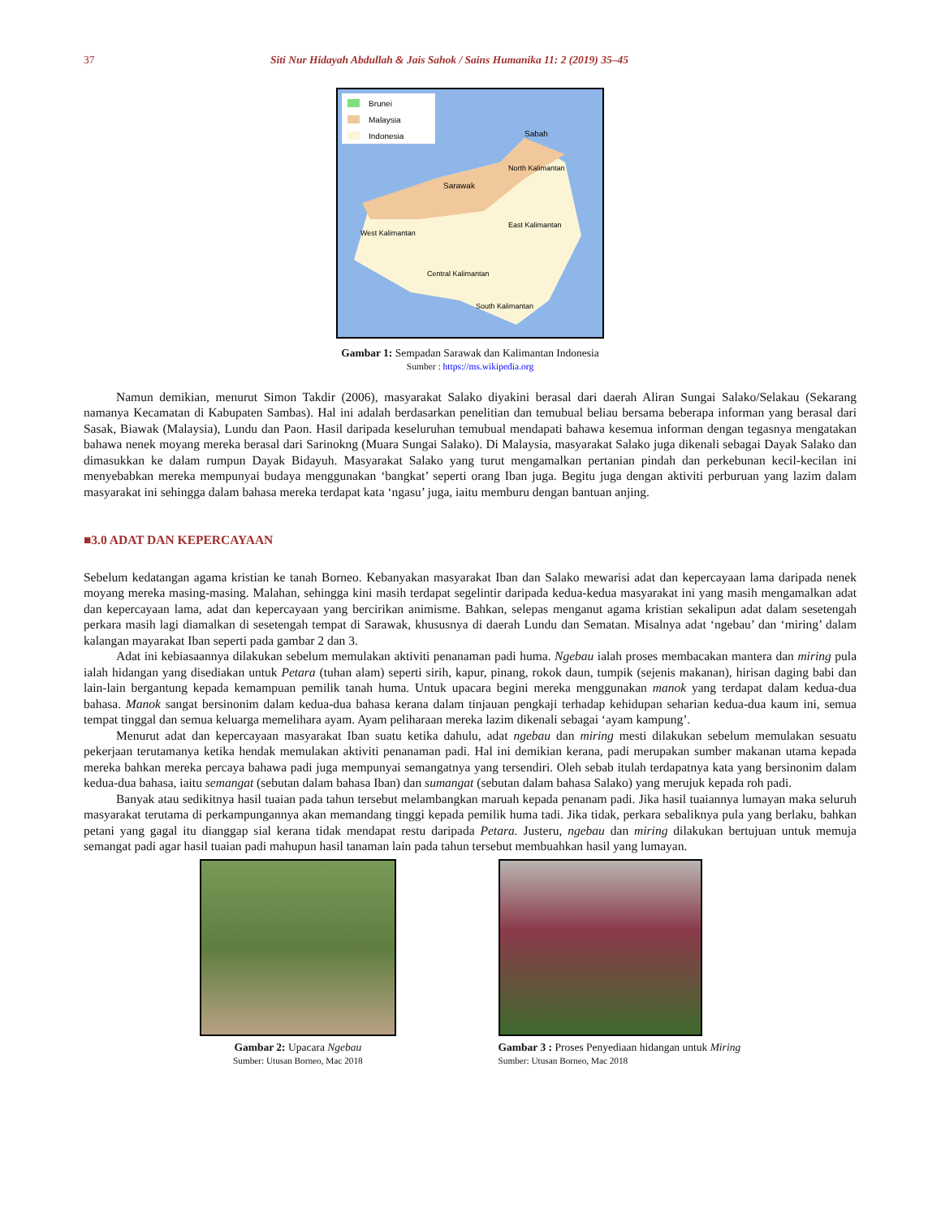37 Siti Nur Hidayah Abdullah & Jais Sahok / Sains Humanika 11: 2 (2019) 35–45
Brunei
Malaysia
Indonesia
Sabah
Sarawak
North Kalimantan
West Kalimantan
East Kalimantan
Central Kalimantan
South Kalimantan
Gambar 1: Sempadan Sarawak dan Kalimantan Indonesia
Sumber : https://ms.wikipedia.org
Namun demikian, menurut Simon Takdir (2006), masyarakat Salako diyakini berasal dari daerah Aliran Sungai Salako/Selakau (Sekarang namanya Kecamatan di Kabupaten Sambas). Hal ini adalah berdasarkan penelitian dan temubual beliau bersama beberapa informan yang berasal dari Sasak, Biawak (Malaysia), Lundu dan Paon. Hasil daripada keseluruhan temubual mendapati bahawa kesemua informan dengan tegasnya mengatakan bahawa nenek moyang mereka berasal dari Sarinokng (Muara Sungai Salako). Di Malaysia, masyarakat Salako juga dikenali sebagai Dayak Salako dan dimasukkan ke dalam rumpun Dayak Bidayuh. Masyarakat Salako yang turut mengamalkan pertanian pindah dan perkebunan kecil-kecilan ini menyebabkan mereka mempunyai budaya menggunakan ‘bangkat’ seperti orang Iban juga. Begitu juga dengan aktiviti perburuan yang lazim dalam masyarakat ini sehingga dalam bahasa mereka terdapat kata ‘ngasu’ juga, iaitu memburu dengan bantuan anjing.
■3.0 ADAT DAN KEPERCAYAAN
Sebelum kedatangan agama kristian ke tanah Borneo. Kebanyakan masyarakat Iban dan Salako mewarisi adat dan kepercayaan lama daripada nenek moyang mereka masing-masing. Malahan, sehingga kini masih terdapat segelintir daripada kedua-kedua masyarakat ini yang masih mengamalkan adat dan kepercayaan lama, adat dan kepercayaan yang bercirikan animisme. Bahkan, selepas menganut agama kristian sekalipun adat dalam sesetengah perkara masih lagi diamalkan di sesetengah tempat di Sarawak, khususnya di daerah Lundu dan Sematan. Misalnya adat ‘ngebau’ dan ‘miring’ dalam kalangan mayarakat Iban seperti pada gambar 2 dan 3.
Adat ini kebiasaannya dilakukan sebelum memulakan aktiviti penanaman padi huma. Ngebau ialah proses membacakan mantera dan miring pula ialah hidangan yang disediakan untuk Petara (tuhan alam) seperti sirih, kapur, pinang, rokok daun, tumpik (sejenis makanan), hirisan daging babi dan lain-lain bergantung kepada kemampuan pemilik tanah huma. Untuk upacara begini mereka menggunakan manok yang terdapat dalam kedua-dua bahasa. Manok sangat bersinonim dalam kedua-dua bahasa kerana dalam tinjauan pengkaji terhadap kehidupan seharian kedua-dua kaum ini, semua tempat tinggal dan semua keluarga memelihara ayam. Ayam peliharaan mereka lazim dikenali sebagai ‘ayam kampung’.
Menurut adat dan kepercayaan masyarakat Iban suatu ketika dahulu, adat ngebau dan miring mesti dilakukan sebelum memulakan sesuatu pekerjaan terutamanya ketika hendak memulakan aktiviti penanaman padi. Hal ini demikian kerana, padi merupakan sumber makanan utama kepada mereka bahkan mereka percaya bahawa padi juga mempunyai semangatnya yang tersendiri. Oleh sebab itulah terdapatnya kata yang bersinonim dalam kedua-dua bahasa, iaitu semangat (sebutan dalam bahasa Iban) dan sumangat (sebutan dalam bahasa Salako) yang merujuk kepada roh padi.
Banyak atau sedikitnya hasil tuaian pada tahun tersebut melambangkan maruah kepada penanam padi. Jika hasil tuaiannya lumayan maka seluruh masyarakat terutama di perkampungannya akan memandang tinggi kepada pemilik huma tadi. Jika tidak, perkara sebaliknya pula yang berlaku, bahkan petani yang gagal itu dianggap sial kerana tidak mendapat restu daripada Petara. Justeru, ngebau dan miring dilakukan bertujuan untuk memuja semangat padi agar hasil tuaian padi mahupun hasil tanaman lain pada tahun tersebut membuahkan hasil yang lumayan.
Gambar 2: Upacara Ngebau
Sumber: Utusan Borneo, Mac 2018
Gambar 3 : Proses Penyediaan hidangan untuk Miring
Sumber: Utusan Borneo, Mac 2018